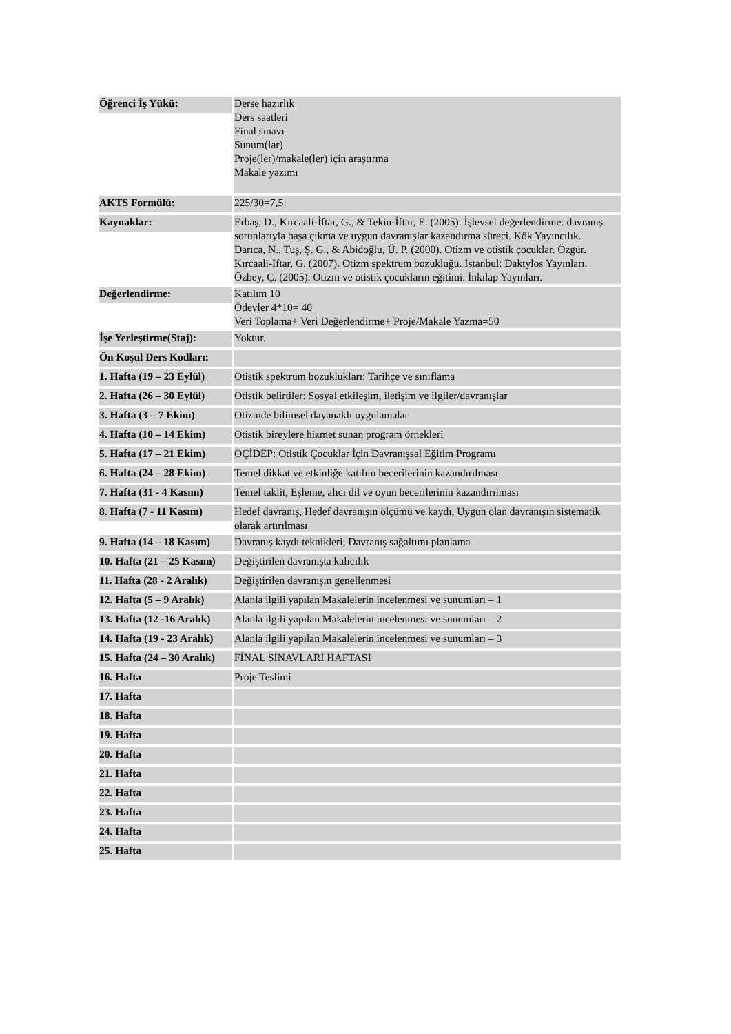| Öğrenci İş Yükü: | Derse hazırlık Ders saatleri Final sınavı Sunum(lar) Proje(ler)/makale(ler) için araştırma Makale yazımı |
| AKTS Formülü: | 225/30=7,5 |
| Kaynaklar: | Erbaş, D., Kırcaali-İftar, G., & Tekin-İftar, E. (2005). İşlevsel değerlendirme: davranış sorunlarıyla başa çıkma ve uygun davranışlar kazandırma süreci. Kök Yayıncılık. Darıca, N., Tuş, Ş. G., & Abidoğlu, Ü. P. (2000). Otizm ve otistik çocuklar. Özgür. Kırcaali-İftar, G. (2007). Otizm spektrum bozukluğu. İstanbul: Daktylos Yayınları. Özbey, Ç. (2005). Otizm ve otistik çocukların eğitimi. İnkılap Yayınları. |
| Değerlendirme: | Katılım 10 Ödevler 4*10= 40 Veri Toplama+ Veri Değerlendirme+ Proje/Makale Yazma=50 |
| İşe Yerleştirme(Staj): | Yoktur. |
| Ön Koşul Ders Kodları: | |
| 1. Hafta (19 – 23 Eylül) | Otistik spektrum bozuklukları: Tarihçe ve sınıflama |
| 2. Hafta (26 – 30 Eylül) | Otistik belirtiler: Sosyal etkileşim, iletişim ve ilgiler/davranışlar |
| 3. Hafta (3 – 7 Ekim) | Otizmde bilimsel dayanaklı uygulamalar |
| 4. Hafta (10 – 14 Ekim) | Otistik bireylere hizmet sunan program örnekleri |
| 5. Hafta (17 – 21 Ekim) | OÇİDEP: Otistik Çocuklar İçin Davranışsal Eğitim Programı |
| 6. Hafta (24 – 28 Ekim) | Temel dikkat ve etkinliğe katılım becerilerinin kazandırılması |
| 7. Hafta (31 - 4 Kasım) | Temel taklit, Eşleme, alıcı dil ve oyun becerilerinin kazandırılması |
| 8. Hafta (7 - 11 Kasım) | Hedef davranış, Hedef davranışın ölçümü ve kaydı, Uygun olan davranışın sistematik olarak artırılması |
| 9. Hafta (14 – 18 Kasım) | Davranış kaydı teknikleri, Davranış sağaltımı planlama |
| 10. Hafta (21 – 25 Kasım) | Değiştirilen davranışta kalıcılık |
| 11. Hafta (28 - 2 Aralık) | Değiştirilen davranışın genellenmesi |
| 12. Hafta (5 – 9 Aralık) | Alanla ilgili yapılan Makalelerin incelenmesi ve sunumları – 1 |
| 13. Hafta (12 -16 Aralık) | Alanla ilgili yapılan Makalelerin incelenmesi ve sunumları – 2 |
| 14. Hafta (19 - 23 Aralık) | Alanla ilgili yapılan Makalelerin incelenmesi ve sunumları – 3 |
| 15. Hafta (24 – 30 Aralık) | FİNAL SINAVLARI HAFTASI |
| 16. Hafta | Proje Teslimi |
| 17. Hafta | |
| 18. Hafta | |
| 19. Hafta | |
| 20. Hafta | |
| 21. Hafta | |
| 22. Hafta | |
| 23. Hafta | |
| 24. Hafta | |
| 25. Hafta | |